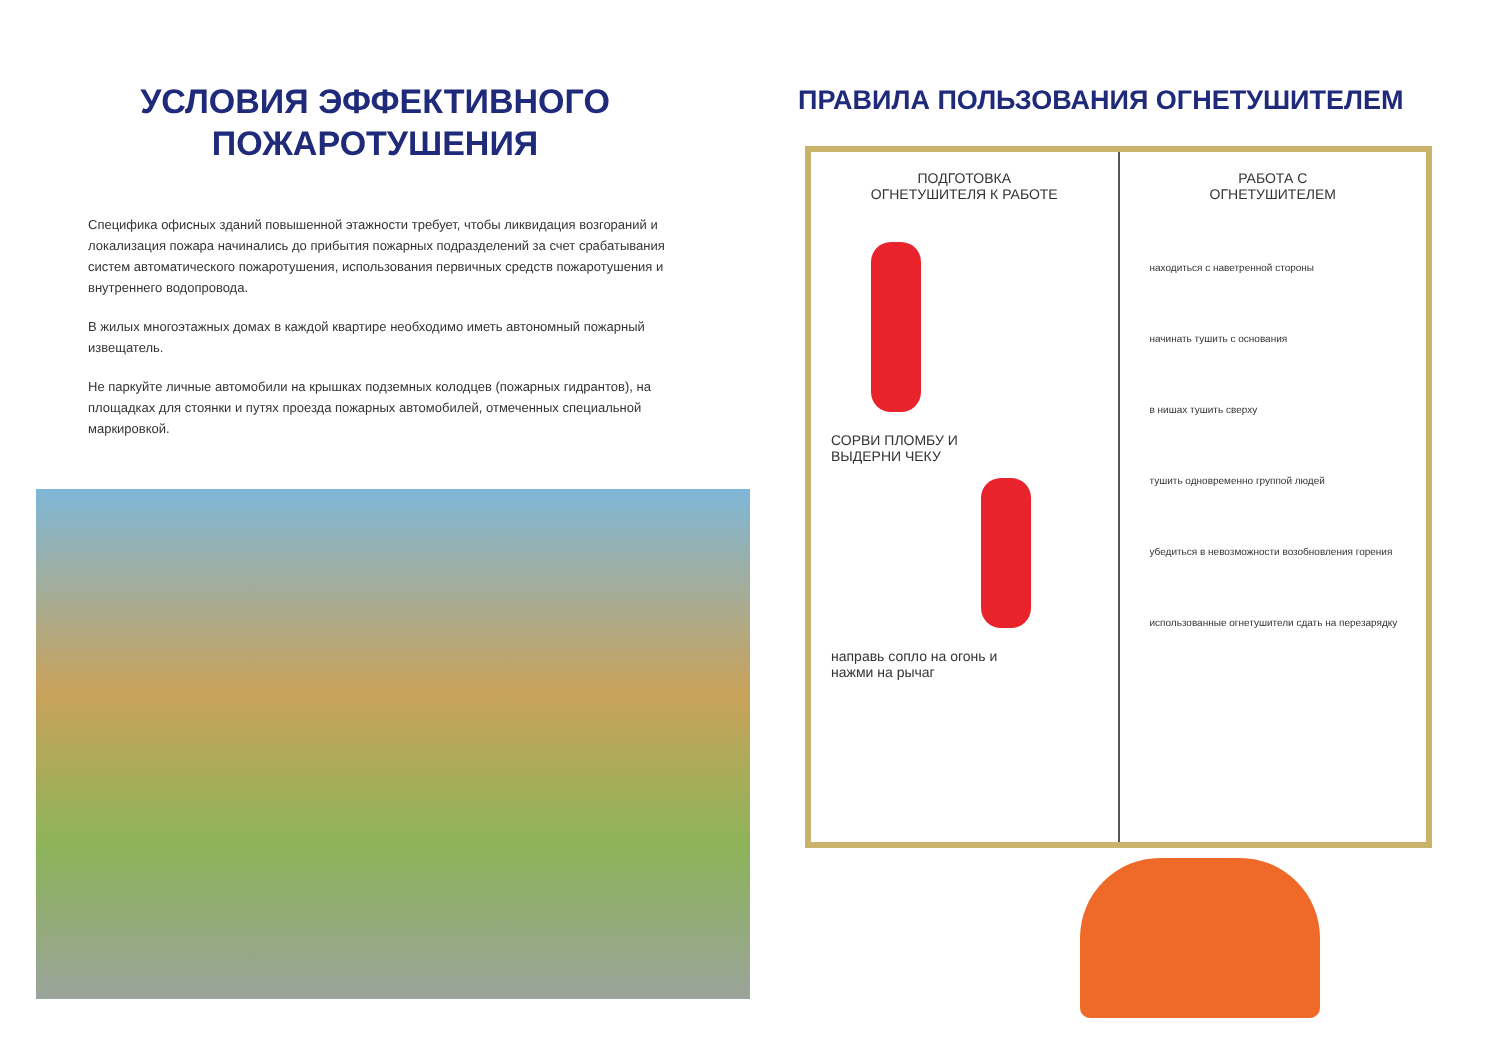УСЛОВИЯ ЭФФЕКТИВНОГО
ПОЖАРОТУШЕНИЯ
Специфика офисных зданий повышенной этажности требует, чтобы ликвидация возгораний и локализация пожара начинались до прибытия пожарных подразделений за счет срабатывания систем автоматического пожаротушения, использования первичных средств пожаротушения и внутреннего водопровода.
В жилых многоэтажных домах в каждой квартире необходимо иметь автономный пожарный извещатель.
Не паркуйте личные автомобили на крышках подземных колодцев (пожарных гидрантов), на площадках для стоянки и путях проезда пожарных автомобилей, отмеченных специальной маркировкой.
ПРАВИЛА ПОЛЬЗОВАНИЯ ОГНЕТУШИТЕЛЕМ
ПОДГОТОВКА
ОГНЕТУШИТЕЛЯ К РАБОТЕ
СОРВИ ПЛОМБУ И
ВЫДЕРНИ ЧЕКУ
направь сопло на огонь и
нажми на рычаг
РАБОТА С
ОГНЕТУШИТЕЛЕМ
находиться с наветренной стороны
начинать тушить с основания
в нишах тушить сверху
тушить одновременно группой людей
убедиться в невозможности возобновления горения
использованные огнетушители сдать на перезарядку